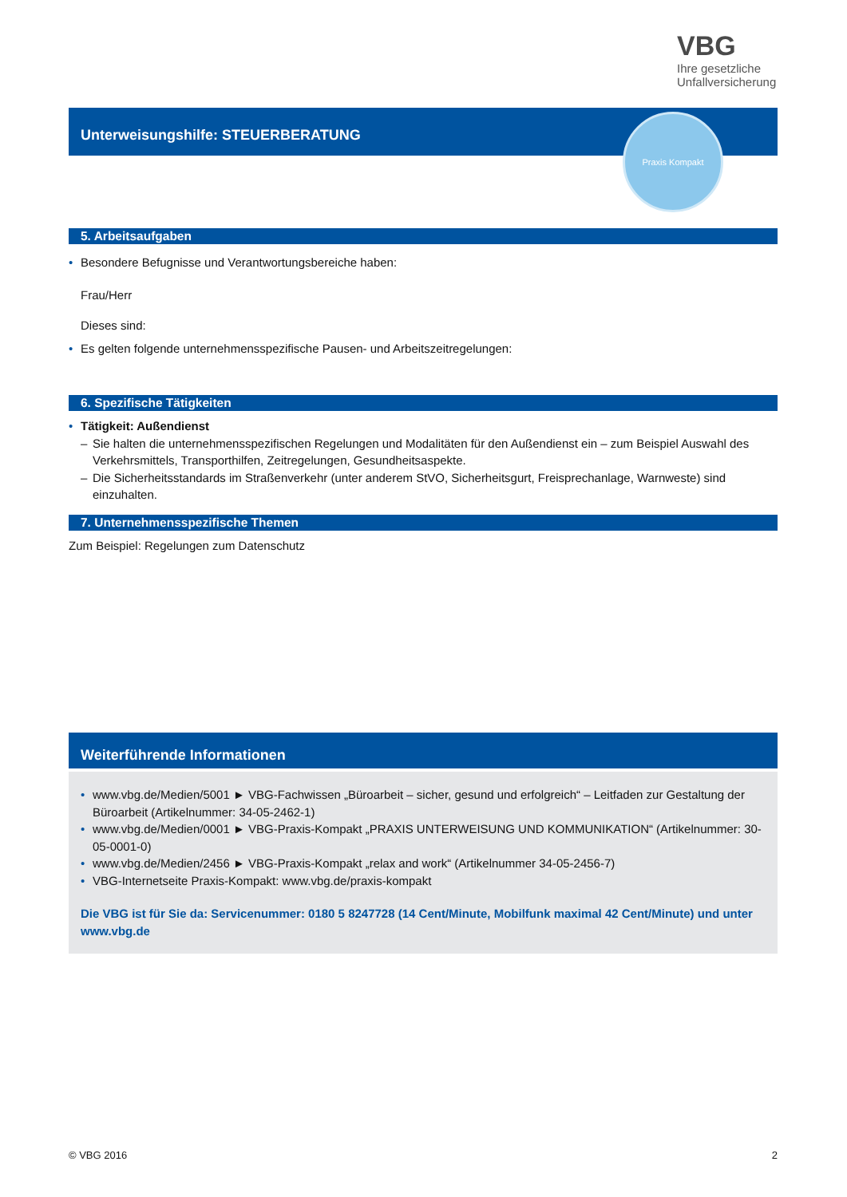VBG
Ihre gesetzliche
Unfallversicherung
Unterweisungshilfe: STEUERBERATUNG Praxis Kompakt
5. Arbeitsaufgaben
• Besondere Befugnisse und Verantwortungsbereiche haben:
Frau/Herr
Dieses sind:
• Es gelten folgende unternehmensspezifische Pausen- und Arbeitszeitregelungen:
6. Spezifische Tätigkeiten
• Tätigkeit: Außendienst
– Sie halten die unternehmensspezifischen Regelungen und Modalitäten für den Außendienst ein – zum Beispiel Auswahl des Verkehrsmittels, Transporthilfen, Zeitregelungen, Gesundheitsaspekte.
– Die Sicherheitsstandards im Straßenverkehr (unter anderem StVO, Sicherheitsgurt, Freisprechanlage, Warnweste) sind einzuhalten.
7. Unternehmensspezifische Themen
Zum Beispiel: Regelungen zum Datenschutz
Weiterführende Informationen
• www.vbg.de/Medien/5001 ► VBG-Fachwissen „Büroarbeit – sicher, gesund und erfolgreich“ – Leitfaden zur Gestaltung der Büroarbeit (Artikelnummer: 34-05-2462-1)
• www.vbg.de/Medien/0001 ► VBG-Praxis-Kompakt „PRAXIS UNTERWEISUNG UND KOMMUNIKATION“ (Artikelnummer: 30-05-0001-0)
• www.vbg.de/Medien/2456 ► VBG-Praxis-Kompakt „relax and work“ (Artikelnummer 34-05-2456-7)
• VBG-Internetseite Praxis-Kompakt: www.vbg.de/praxis-kompakt
Die VBG ist für Sie da: Servicenummer: 0180 5 8247728 (14 Cent/Minute, Mobilfunk maximal 42 Cent/Minute) und unter www.vbg.de
© VBG 2016 2